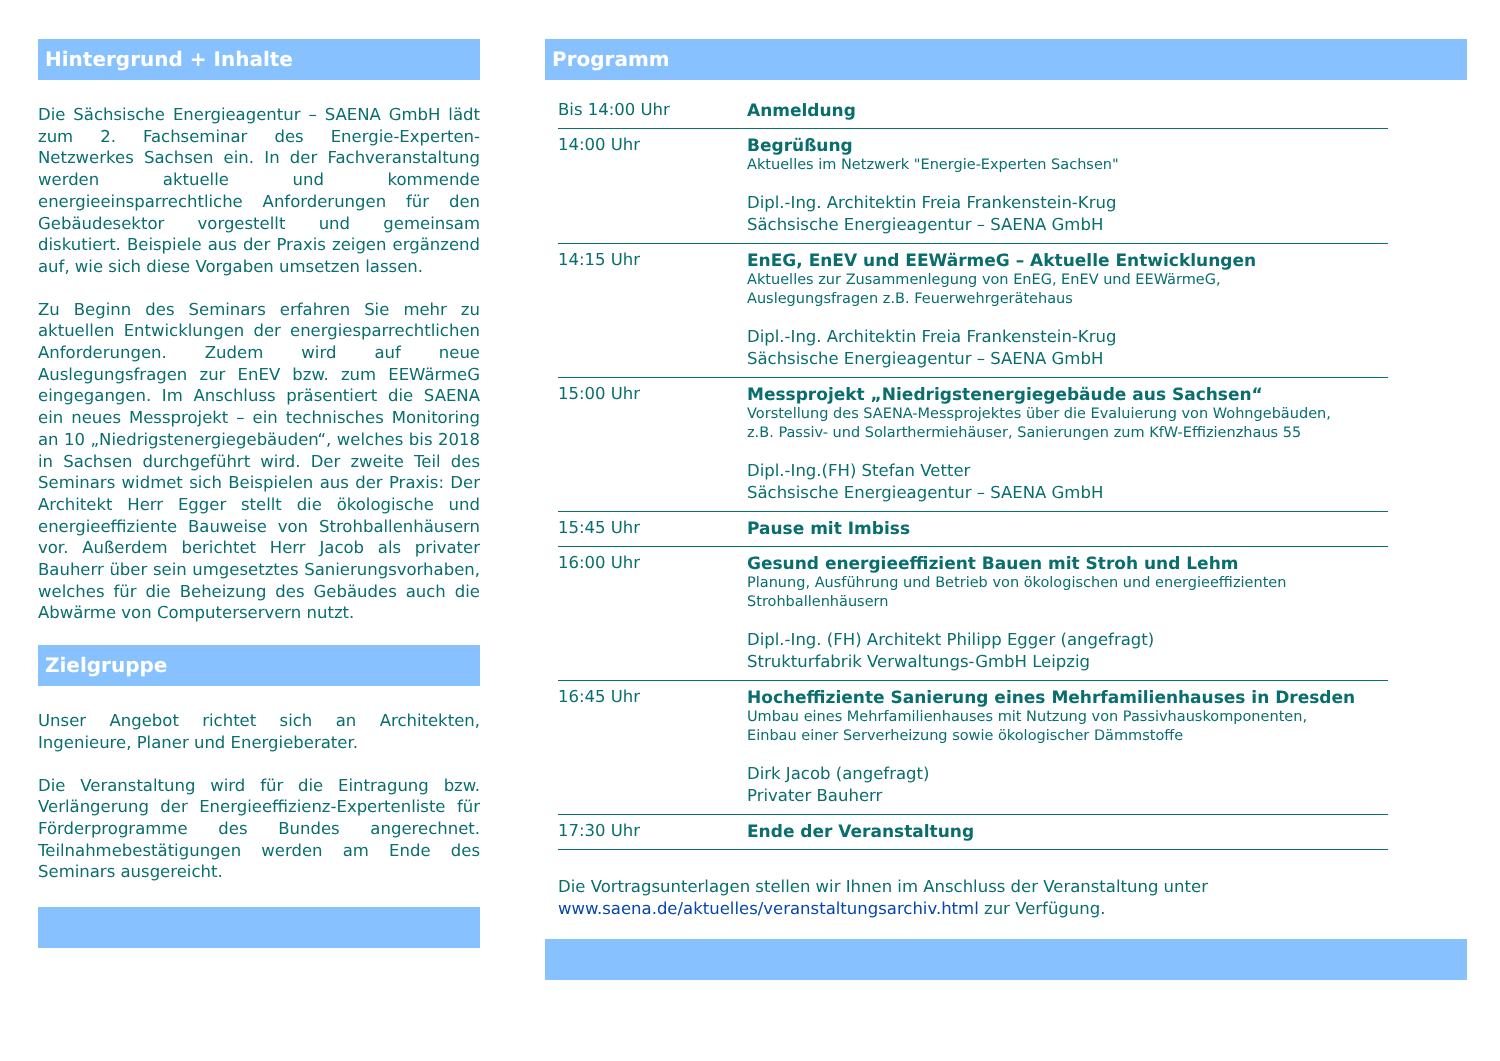Hintergrund + Inhalte
Die Sächsische Energieagentur – SAENA GmbH lädt zum 2. Fachseminar des Energie-Experten-Netzwerkes Sachsen ein. In der Fachveranstaltung werden aktuelle und kommende energieeinsparrechtliche Anforderungen für den Gebäudesektor vorgestellt und gemeinsam diskutiert. Beispiele aus der Praxis zeigen ergänzend auf, wie sich diese Vorgaben umsetzen lassen.
Zu Beginn des Seminars erfahren Sie mehr zu aktuellen Entwicklungen der energiesparrechtlichen Anforderungen. Zudem wird auf neue Auslegungsfragen zur EnEV bzw. zum EEWärmeG eingegangen. Im Anschluss präsentiert die SAENA ein neues Messprojekt – ein technisches Monitoring an 10 „Niedrigstenergiegebäuden“, welches bis 2018 in Sachsen durchgeführt wird. Der zweite Teil des Seminars widmet sich Beispielen aus der Praxis: Der Architekt Herr Egger stellt die ökologische und energieeffiziente Bauweise von Strohballenhäusern vor. Außerdem berichtet Herr Jacob als privater Bauherr über sein umgesetztes Sanierungsvorhaben, welches für die Beheizung des Gebäudes auch die Abwärme von Computerservern nutzt.
Zielgruppe
Unser Angebot richtet sich an Architekten, Ingenieure, Planer und Energieberater.
Die Veranstaltung wird für die Eintragung bzw. Verlängerung der Energieeffizienz-Expertenliste für Förderprogramme des Bundes angerechnet. Teilnahmebestätigungen werden am Ende des Seminars ausgereicht.
Programm
| Bis 14:00 Uhr | Anmeldung |
| 14:00 Uhr | Begrüßung Aktuelles im Netzwerk "Energie-Experten Sachsen" Dipl.-Ing. Architektin Freia Frankenstein-Krug Sächsische Energieagentur – SAENA GmbH |
| 14:15 Uhr | EnEG, EnEV und EEWärmeG – Aktuelle Entwicklungen Aktuelles zur Zusammenlegung von EnEG, EnEV und EEWärmeG, Auslegungsfragen z.B. Feuerwehrgerätehaus Dipl.-Ing. Architektin Freia Frankenstein-Krug Sächsische Energieagentur – SAENA GmbH |
| 15:00 Uhr | Messprojekt „Niedrigstenergiegebäude aus Sachsen“ Vorstellung des SAENA-Messprojektes über die Evaluierung von Wohngebäuden, z.B. Passiv- und Solarthermiehäuser, Sanierungen zum KfW-Effizienzhaus 55 Dipl.-Ing.(FH) Stefan Vetter Sächsische Energieagentur – SAENA GmbH |
| 15:45 Uhr | Pause mit Imbiss |
| 16:00 Uhr | Gesund energieeffizient Bauen mit Stroh und Lehm Planung, Ausführung und Betrieb von ökologischen und energieeffizienten Strohballenhäusern Dipl.-Ing. (FH) Architekt Philipp Egger (angefragt) Strukturfabrik Verwaltungs-GmbH Leipzig |
| 16:45 Uhr | Hocheffiziente Sanierung eines Mehrfamilienhauses in Dresden Umbau eines Mehrfamilienhauses mit Nutzung von Passivhauskomponenten, Einbau einer Serverheizung sowie ökologischer Dämmstoffe Dirk Jacob (angefragt) Privater Bauherr |
| 17:30 Uhr | Ende der Veranstaltung |
Die Vortragsunterlagen stellen wir Ihnen im Anschluss der Veranstaltung unter
www.saena.de/aktuelles/veranstaltungsarchiv.html zur Verfügung.